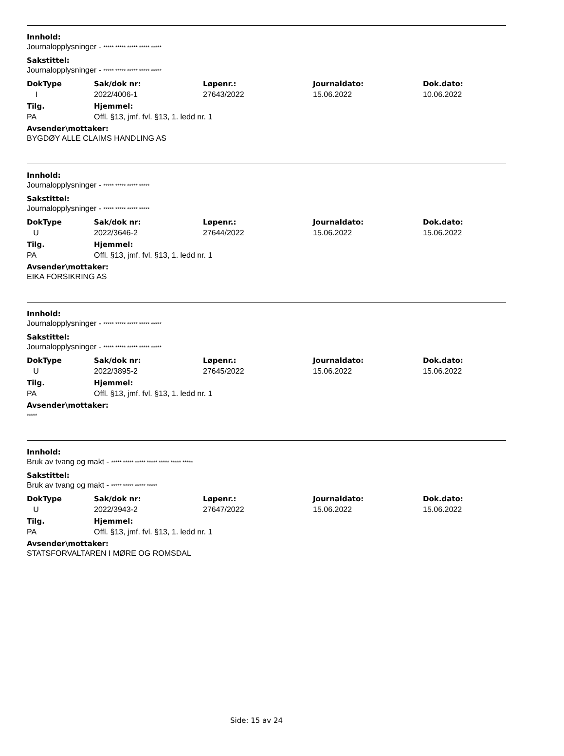Innhold:
Journalopplysninger - ***** ***** ***** ***** *****
Sakstittel:
Journalopplysninger - ***** ***** ***** ***** *****
| DokType | Sak/dok nr: | Løpenr.: | Journaldato: | Dok.dato: |
| --- | --- | --- | --- | --- |
| I | 2022/4006-1 | 27643/2022 | 15.06.2022 | 10.06.2022 |
| Tilg. | Hjemmel: |
| --- | --- |
| PA | Offl. §13, jmf. fvl. §13, 1. ledd nr. 1 |
Avsender\mottaker:
BYGDØY ALLE CLAIMS HANDLING AS
Innhold:
Journalopplysninger - ***** ***** ***** *****
Sakstittel:
Journalopplysninger - ***** ***** ***** *****
| DokType | Sak/dok nr: | Løpenr.: | Journaldato: | Dok.dato: |
| --- | --- | --- | --- | --- |
| U | 2022/3646-2 | 27644/2022 | 15.06.2022 | 15.06.2022 |
| Tilg. | Hjemmel: |
| --- | --- |
| PA | Offl. §13, jmf. fvl. §13, 1. ledd nr. 1 |
Avsender\mottaker:
EIKA FORSIKRING AS
Innhold:
Journalopplysninger - ***** ***** ***** ***** *****
Sakstittel:
Journalopplysninger - ***** ***** ***** ***** *****
| DokType | Sak/dok nr: | Løpenr.: | Journaldato: | Dok.dato: |
| --- | --- | --- | --- | --- |
| U | 2022/3895-2 | 27645/2022 | 15.06.2022 | 15.06.2022 |
| Tilg. | Hjemmel: |
| --- | --- |
| PA | Offl. §13, jmf. fvl. §13, 1. ledd nr. 1 |
Avsender\mottaker:
*****
Innhold:
Bruk av tvang og makt - ***** ***** ***** ***** ***** ***** *****
Sakstittel:
Bruk av tvang og makt - ***** ***** ***** *****
| DokType | Sak/dok nr: | Løpenr.: | Journaldato: | Dok.dato: |
| --- | --- | --- | --- | --- |
| U | 2022/3943-2 | 27647/2022 | 15.06.2022 | 15.06.2022 |
| Tilg. | Hjemmel: |
| --- | --- |
| PA | Offl. §13, jmf. fvl. §13, 1. ledd nr. 1 |
Avsender\mottaker:
STATSFORVALTAREN I MØRE OG ROMSDAL
Side: 15 av 24